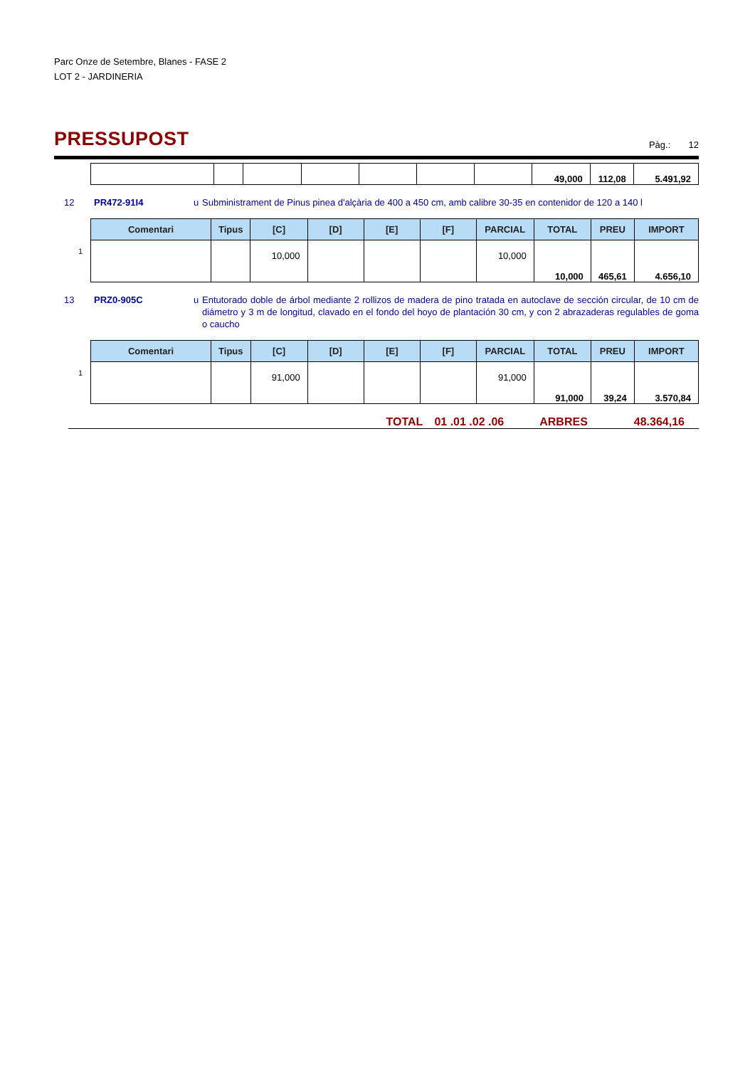Parc Onze de Setembre, Blanes - FASE 2
LOT 2 - JARDINERIA
PRESSUPOST
Pàg.: 12
| | | | | | | | 49,000 | 112,08 | 5.491,92 |
12 PR472-91I4 u Subministrament de Pinus pinea d'alçària de 400 a 450 cm, amb calibre 30-35 en contenidor de 120 a 140 l
1
| Comentari | Tipus | [C] | [D] | [E] | [F] | PARCIAL | TOTAL | PREU | IMPORT |
| --- | --- | --- | --- | --- | --- | --- | --- | --- | --- |
| | | 10,000 | | | | 10,000 | | | |
| | | | | | | | 10,000 | 465,61 | 4.656,10 |
13 PRZ0-905C u Entutorado doble de árbol mediante 2 rollizos de madera de pino tratada en autoclave de sección circular, de 10 cm de diámetro y 3 m de longitud, clavado en el fondo del hoyo de plantación 30 cm, y con 2 abrazaderas regulables de goma o caucho
1
| Comentari | Tipus | [C] | [D] | [E] | [F] | PARCIAL | TOTAL | PREU | IMPORT |
| --- | --- | --- | --- | --- | --- | --- | --- | --- | --- |
| | | 91,000 | | | | 91,000 | | | |
| | | | | | | | 91,000 | 39,24 | 3.570,84 |
TOTAL 01 .01 .02 .06 ARBRES 48.364,16